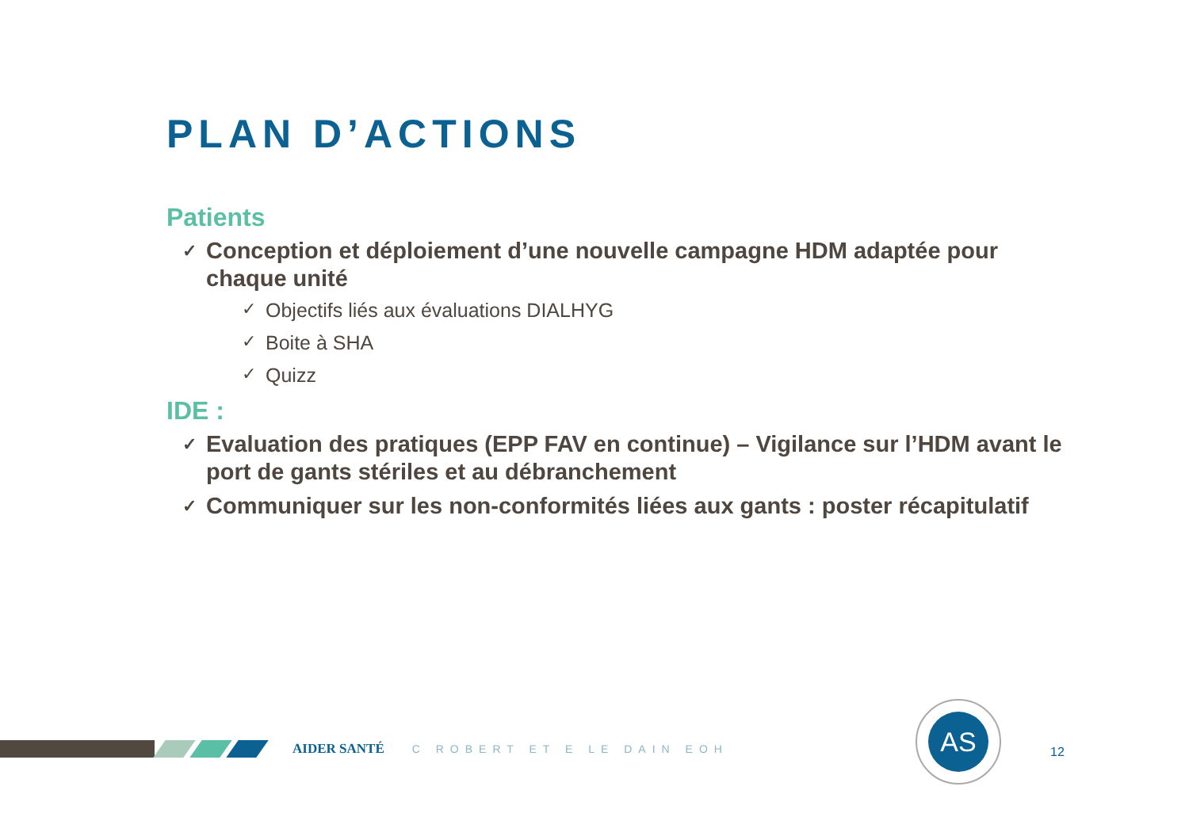PLAN D’ACTIONS
Patients
✓ Conception et déploiement d’une nouvelle campagne HDM adaptée pour chaque unité
✓ Objectifs liés aux évaluations DIALHYG
✓ Boite à SHA
✓ Quizz
IDE :
✓ Evaluation des pratiques (EPP FAV en continue) – Vigilance sur l’HDM avant le port de gants stériles et au débranchement
✓ Communiquer sur les non-conformités liées aux gants : poster récapitulatif
AIDER SANTÉ C ROBERT ET E LE DAIN EOH
AS
12